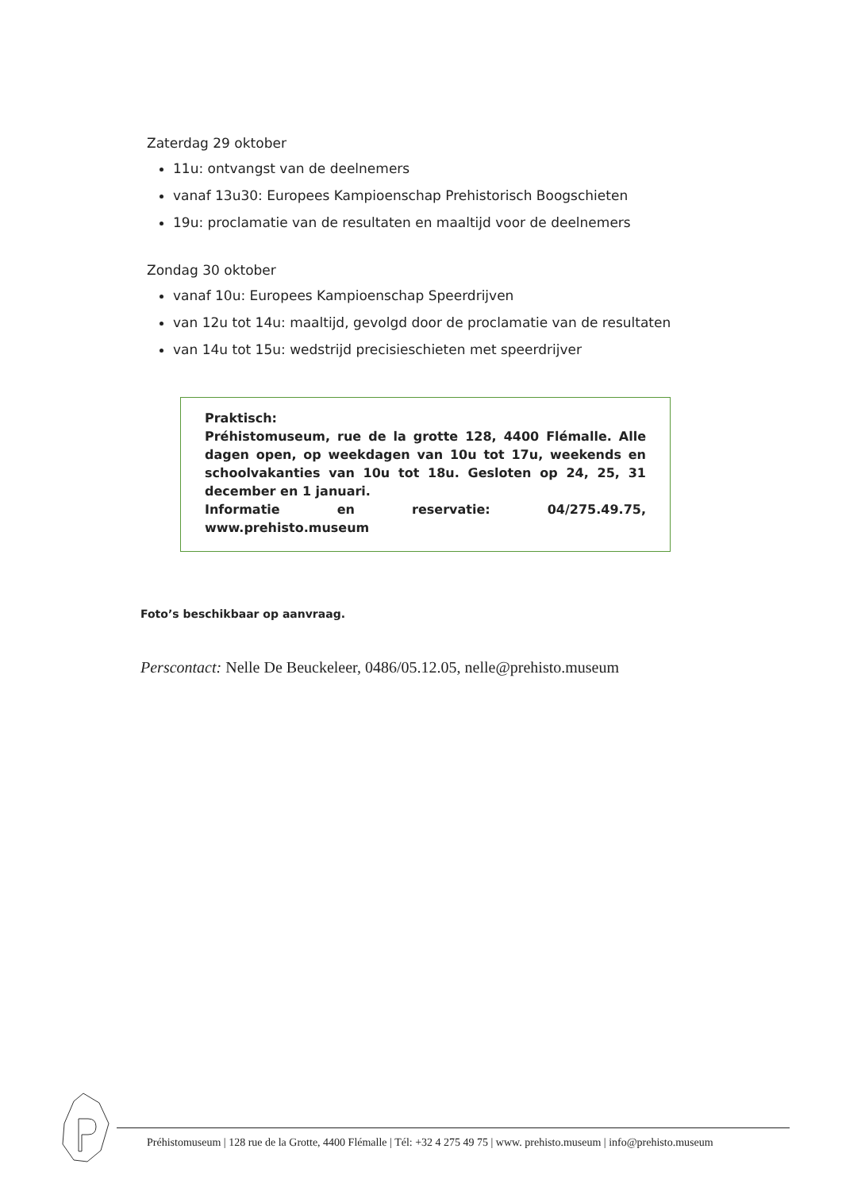Zaterdag 29 oktober
11u: ontvangst van de deelnemers
vanaf 13u30: Europees Kampioenschap Prehistorisch Boogschieten
19u: proclamatie van de resultaten en maaltijd voor de deelnemers
Zondag 30 oktober
vanaf 10u: Europees Kampioenschap Speerdrijven
van 12u tot 14u: maaltijd, gevolgd door de proclamatie van de resultaten
van 14u tot 15u: wedstrijd precisieschieten met speerdrijver
Praktisch:
Préhistomuseum, rue de la grotte 128, 4400 Flémalle. Alle dagen open, op weekdagen van 10u tot 17u, weekends en schoolvakanties van 10u tot 18u. Gesloten op 24, 25, 31 december en 1 januari.
Informatie en reservatie: 04/275.49.75, www.prehisto.museum
Foto’s beschikbaar op aanvraag.
Perscontact: Nelle De Beuckeleer, 0486/05.12.05, nelle@prehisto.museum
Préhistomuseum | 128 rue de la Grotte, 4400 Flémalle | Tél: +32 4 275 49 75 | www. prehisto.museum | info@prehisto.museum